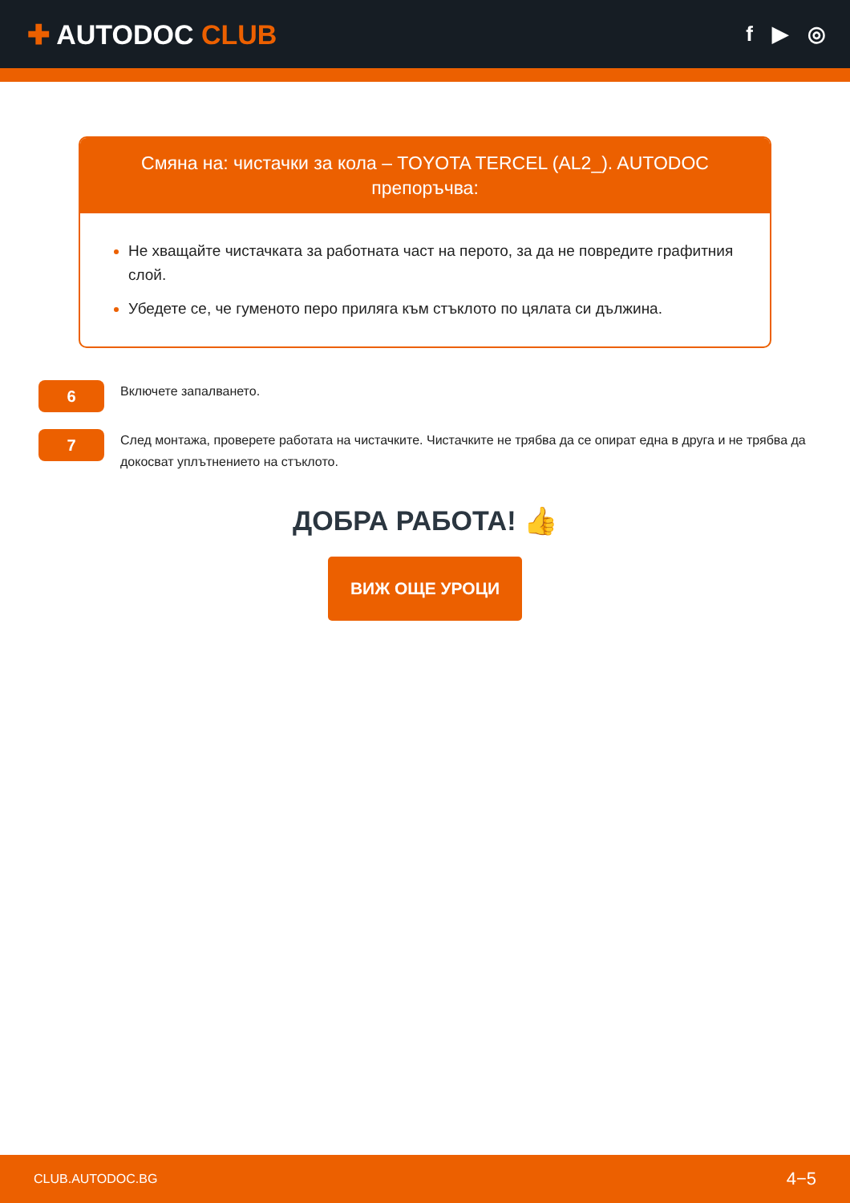✚ AUTODOC CLUB
f ▶ ◎
Смяна на: чистачки за кола – TOYOTA TERCEL (AL2_). AUTODOC препоръчва:
Не хващайте чистачката за работната част на перото, за да не повредите графитния слой.
Убедете се, че гуменото перо приляга към стъклото по цялата си дължина.
6
Включете запалването.
7
След монтажа, проверете работата на чистачките. Чистачките не трябва да се опират една в друга и не трябва да докосват уплътнението на стъклото.
ДОБРА РАБОТА! 👍
ВИЖ ОЩЕ УРОЦИ
CLUB.AUTODOC.BG 4−5